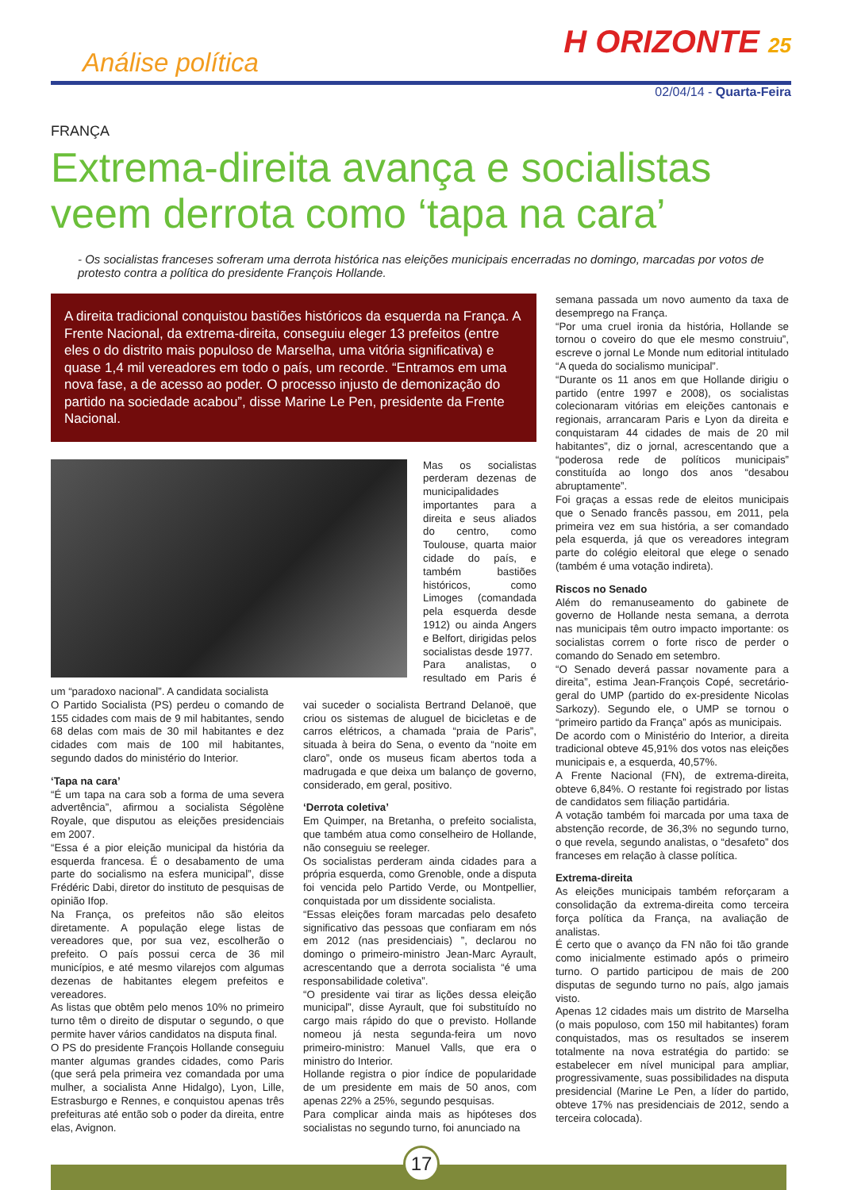Análise política
H ORIZONTE 25
02/04/14 - Quarta-Feira
FRANÇA
Extrema-direita avança e socialistas veem derrota como ‘tapa na cara’
- Os socialistas franceses sofreram uma derrota histórica nas eleições municipais encerradas no domingo, marcadas por votos de protesto contra a política do presidente François Hollande.
A direita tradicional conquistou bastiões históricos da esquerda na França. A Frente Nacional, da extrema-direita, conseguiu eleger 13 prefeitos (entre eles o do distrito mais populoso de Marselha, uma vitória significativa) e quase 1,4 mil vereadores em todo o país, um recorde. “Entramos em uma nova fase, a de acesso ao poder. O processo injusto de demonização do partido na sociedade acabou”, disse Marine Le Pen, presidente da Frente Nacional.
Mas os socialistas perderam dezenas de municipalidades importantes para a direita e seus aliados do centro, como Toulouse, quarta maior cidade do país, e também bastiões históricos, como Limoges (comandada pela esquerda desde 1912) ou ainda Angers e Belfort, dirigidas pelos socialistas desde 1977.
Para analistas, o resultado em Paris é um “paradoxo nacional”. A candidata socialista
O Partido Socialista (PS) perdeu o comando de 155 cidades com mais de 9 mil habitantes, sendo 68 delas com mais de 30 mil habitantes e dez cidades com mais de 100 mil habitantes, segundo dados do ministério do Interior.
‘Tapa na cara’
“É um tapa na cara sob a forma de uma severa advertência”, afirmou a socialista Ségolène Royale, que disputou as eleições presidenciais em 2007.
“Essa é a pior eleição municipal da história da esquerda francesa. É o desabamento de uma parte do socialismo na esfera municipal”, disse Frédéric Dabi, diretor do instituto de pesquisas de opinião Ifop.
Na França, os prefeitos não são eleitos diretamente. A população elege listas de vereadores que, por sua vez, escolherão o prefeito. O país possui cerca de 36 mil municípios, e até mesmo vilarejos com algumas dezenas de habitantes elegem prefeitos e vereadores.
As listas que obtêm pelo menos 10% no primeiro turno têm o direito de disputar o segundo, o que permite haver vários candidatos na disputa final.
O PS do presidente François Hollande conseguiu manter algumas grandes cidades, como Paris (que será pela primeira vez comandada por uma mulher, a socialista Anne Hidalgo), Lyon, Lille, Estrasburgo e Rennes, e conquistou apenas três prefeituras até então sob o poder da direita, entre elas, Avignon.
vai suceder o socialista Bertrand Delanoë, que criou os sistemas de aluguel de bicicletas e de carros elétricos, a chamada “praia de Paris”, situada à beira do Sena, o evento da “noite em claro”, onde os museus ficam abertos toda a madrugada e que deixa um balanço de governo, considerado, em geral, positivo.
‘Derrota coletiva’
Em Quimper, na Bretanha, o prefeito socialista, que também atua como conselheiro de Hollande, não conseguiu se reeleger.
Os socialistas perderam ainda cidades para a própria esquerda, como Grenoble, onde a disputa foi vencida pelo Partido Verde, ou Montpellier, conquistada por um dissidente socialista.
“Essas eleições foram marcadas pelo desafeto significativo das pessoas que confiaram em nós em 2012 (nas presidenciais) ”, declarou no domingo o primeiro-ministro Jean-Marc Ayrault, acrescentando que a derrota socialista “é uma responsabilidade coletiva”.
“O presidente vai tirar as lições dessa eleição municipal”, disse Ayrault, que foi substituído no cargo mais rápido do que o previsto. Hollande nomeou já nesta segunda-feira um novo primeiro-ministro: Manuel Valls, que era o ministro do Interior.
Hollande registra o pior índice de popularidade de um presidente em mais de 50 anos, com apenas 22% a 25%, segundo pesquisas.
Para complicar ainda mais as hipóteses dos socialistas no segundo turno, foi anunciado na
semana passada um novo aumento da taxa de desemprego na França.
“Por uma cruel ironia da história, Hollande se tornou o coveiro do que ele mesmo construiu”, escreve o jornal Le Monde num editorial intitulado “A queda do socialismo municipal”.
“Durante os 11 anos em que Hollande dirigiu o partido (entre 1997 e 2008), os socialistas colecionaram vitórias em eleições cantonais e regionais, arrancaram Paris e Lyon da direita e conquistaram 44 cidades de mais de 20 mil habitantes”, diz o jornal, acrescentando que a “poderosa rede de políticos municipais” constituída ao longo dos anos “desabou abruptamente”.
Foi graças a essas rede de eleitos municipais que o Senado francês passou, em 2011, pela primeira vez em sua história, a ser comandado pela esquerda, já que os vereadores integram parte do colégio eleitoral que elege o senado (também é uma votação indireta).
Riscos no Senado
Além do remanuseamento do gabinete de governo de Hollande nesta semana, a derrota nas municipais têm outro impacto importante: os socialistas correm o forte risco de perder o comando do Senado em setembro.
“O Senado deverá passar novamente para a direita”, estima Jean-François Copé, secretário-geral do UMP (partido do ex-presidente Nicolas Sarkozy). Segundo ele, o UMP se tornou o “primeiro partido da França” após as municipais.
De acordo com o Ministério do Interior, a direita tradicional obteve 45,91% dos votos nas eleições municipais e, a esquerda, 40,57%.
A Frente Nacional (FN), de extrema-direita, obteve 6,84%. O restante foi registrado por listas de candidatos sem filiação partidária.
A votação também foi marcada por uma taxa de abstenção recorde, de 36,3% no segundo turno, o que revela, segundo analistas, o “desafeto” dos franceses em relação à classe política.
Extrema-direita
As eleições municipais também reforçaram a consolidação da extrema-direita como terceira força política da França, na avaliação de analistas.
É certo que o avanço da FN não foi tão grande como inicialmente estimado após o primeiro turno. O partido participou de mais de 200 disputas de segundo turno no país, algo jamais visto.
Apenas 12 cidades mais um distrito de Marselha (o mais populoso, com 150 mil habitantes) foram conquistados, mas os resultados se inserem totalmente na nova estratégia do partido: se estabelecer em nível municipal para ampliar, progressivamente, suas possibilidades na disputa presidencial (Marine Le Pen, a líder do partido, obteve 17% nas presidenciais de 2012, sendo a terceira colocada).
17